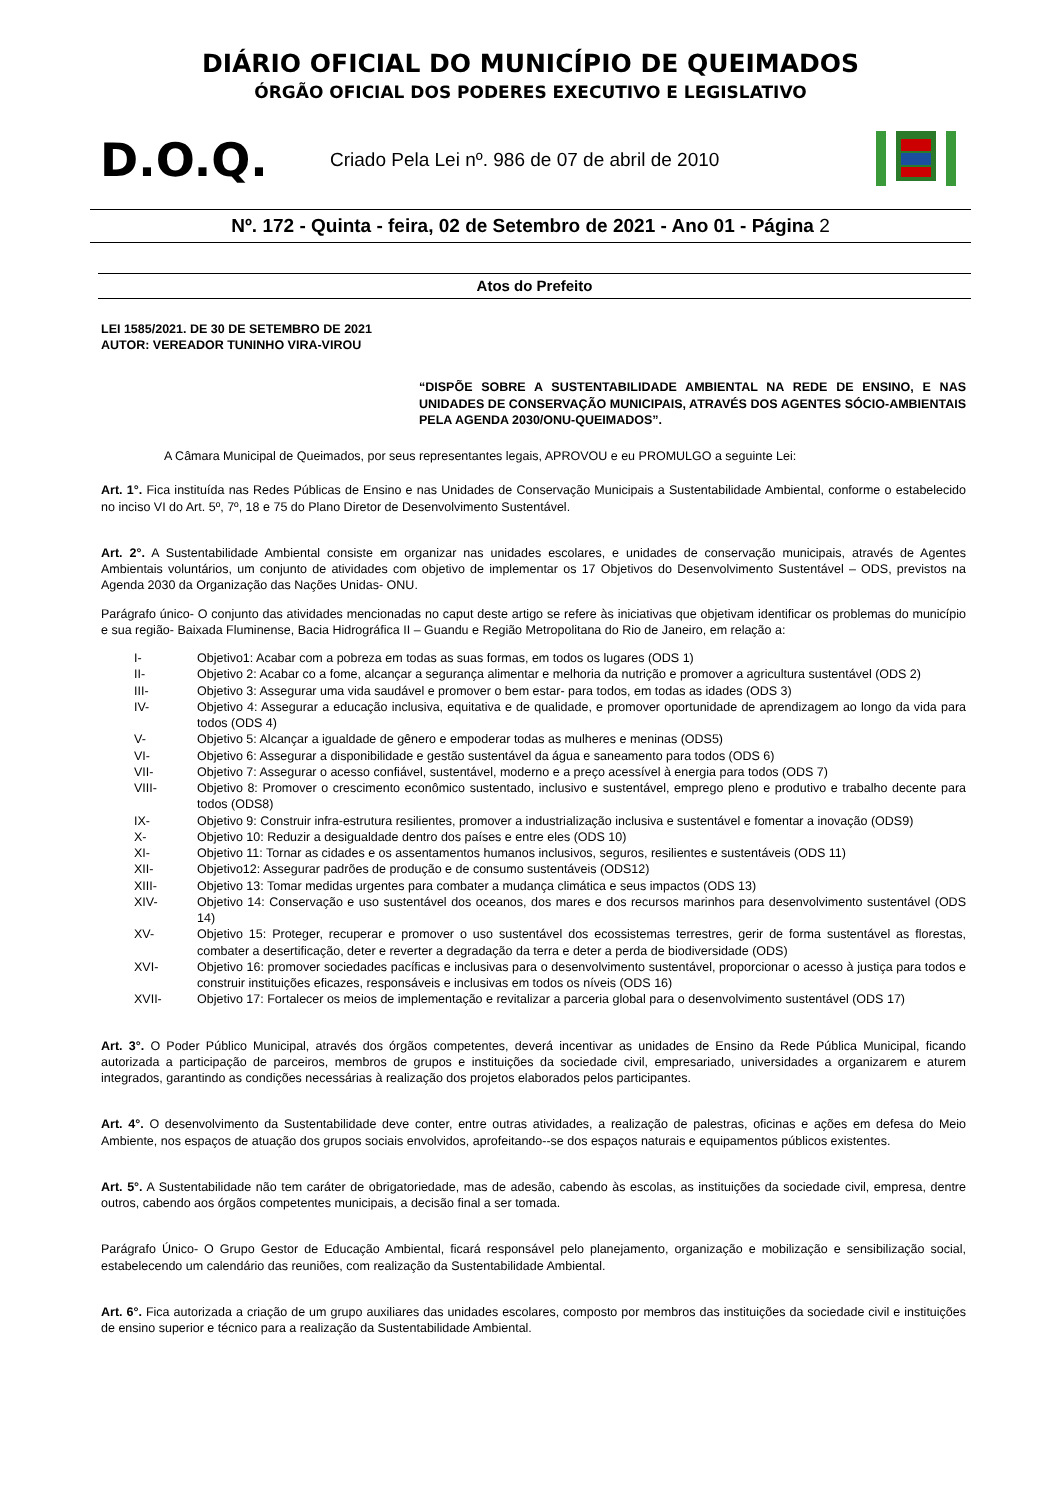DIÁRIO OFICIAL DO MUNICÍPIO DE QUEIMADOS
ÓRGÃO OFICIAL DOS PODERES EXECUTIVO E LEGISLATIVO
D.O.Q.
Criado Pela Lei nº. 986 de 07 de abril de 2010
Nº. 172 - Quinta - feira, 02 de Setembro de 2021 - Ano 01 - Página 2
Atos do Prefeito
LEI 1585/2021. DE 30 DE SETEMBRO DE 2021
AUTOR: VEREADOR TUNINHO VIRA-VIROU
“DISPÕE SOBRE A SUSTENTABILIDADE AMBIENTAL NA REDE DE ENSINO, E NAS UNIDADES DE CONSERVAÇÃO MUNICIPAIS, ATRAVÉS DOS AGENTES SÓCIO-AMBIENTAIS PELA AGENDA 2030/ONU-QUEIMADOS”.
A Câmara Municipal de Queimados, por seus representantes legais, APROVOU e eu PROMULGO a seguinte Lei:
Art. 1°. Fica instituída nas Redes Públicas de Ensino e nas Unidades de Conservação Municipais a Sustentabilidade Ambiental, conforme o estabelecido no inciso VI do Art. 5º, 7º, 18 e 75 do Plano Diretor de Desenvolvimento Sustentável.
Art. 2°. A Sustentabilidade Ambiental consiste em organizar nas unidades escolares, e unidades de conservação municipais, através de Agentes Ambientais voluntários, um conjunto de atividades com objetivo de implementar os 17 Objetivos do Desenvolvimento Sustentável – ODS, previstos na Agenda 2030 da Organização das Nações Unidas- ONU.
Parágrafo único- O conjunto das atividades mencionadas no caput deste artigo se refere às iniciativas que objetivam identificar os problemas do município e sua região- Baixada Fluminense, Bacia Hidrográfica II – Guandu e Região Metropolitana do Rio de Janeiro, em relação a:
I- Objetivo1: Acabar com a pobreza em todas as suas formas, em todos os lugares (ODS 1)
II- Objetivo 2: Acabar co a fome, alcançar a segurança alimentar e melhoria da nutrição e promover a agricultura sustentável (ODS 2)
III- Objetivo 3: Assegurar uma vida saudável e promover o bem estar- para todos, em todas as idades (ODS 3)
IV- Objetivo 4: Assegurar a educação inclusiva, equitativa e de qualidade, e promover oportunidade de aprendizagem ao longo da vida para todos (ODS 4)
V- Objetivo 5: Alcançar a igualdade de gênero e empoderar todas as mulheres e meninas (ODS5)
VI- Objetivo 6: Assegurar a disponibilidade e gestão sustentável da água e saneamento para todos (ODS 6)
VII- Objetivo 7: Assegurar o acesso confiável, sustentável, moderno e a preço acessível à energia para todos (ODS 7)
VIII- Objetivo 8: Promover o crescimento econômico sustentado, inclusivo e sustentável, emprego pleno e produtivo e trabalho decente para todos (ODS8)
IX- Objetivo 9: Construir infra-estrutura resilientes, promover a industrialização inclusiva e sustentável e fomentar a inovação (ODS9)
X- Objetivo 10: Reduzir a desigualdade dentro dos países e entre eles (ODS 10)
XI- Objetivo 11: Tornar as cidades e os assentamentos humanos inclusivos, seguros, resilientes e sustentáveis (ODS 11)
XII- Objetivo12: Assegurar padrões de produção e de consumo sustentáveis (ODS12)
XIII- Objetivo 13: Tomar medidas urgentes para combater a mudança climática e seus impactos (ODS 13)
XIV- Objetivo 14: Conservação e uso sustentável dos oceanos, dos mares e dos recursos marinhos para desenvolvimento sustentável (ODS 14)
XV- Objetivo 15: Proteger, recuperar e promover o uso sustentável dos ecossistemas terrestres, gerir de forma sustentável as florestas, combater a desertificação, deter e reverter a degradação da terra e deter a perda de biodiversidade (ODS)
XVI- Objetivo 16: promover sociedades pacíficas e inclusivas para o desenvolvimento sustentável, proporcionar o acesso à justiça para todos e construir instituições eficazes, responsáveis e inclusivas em todos os níveis (ODS 16)
XVII- Objetivo 17: Fortalecer os meios de implementação e revitalizar a parceria global para o desenvolvimento sustentável (ODS 17)
Art. 3°. O Poder Público Municipal, através dos órgãos competentes, deverá incentivar as unidades de Ensino da Rede Pública Municipal, ficando autorizada a participação de parceiros, membros de grupos e instituições da sociedade civil, empresariado, universidades a organizarem e aturem integrados, garantindo as condições necessárias à realização dos projetos elaborados pelos participantes.
Art. 4°. O desenvolvimento da Sustentabilidade deve conter, entre outras atividades, a realização de palestras, oficinas e ações em defesa do Meio Ambiente, nos espaços de atuação dos grupos sociais envolvidos, aprofeitando--se dos espaços naturais e equipamentos públicos existentes.
Art. 5°. A Sustentabilidade não tem caráter de obrigatoriedade, mas de adesão, cabendo às escolas, as instituições da sociedade civil, empresa, dentre outros, cabendo aos órgãos competentes municipais, a decisão final a ser tomada.
Parágrafo Único- O Grupo Gestor de Educação Ambiental, ficará responsável pelo planejamento, organização e mobilização e sensibilização social, estabelecendo um calendário das reuniões, com realização da Sustentabilidade Ambiental.
Art. 6°. Fica autorizada a criação de um grupo auxiliares das unidades escolares, composto por membros das instituições da sociedade civil e instituições de ensino superior e técnico para a realização da Sustentabilidade Ambiental.